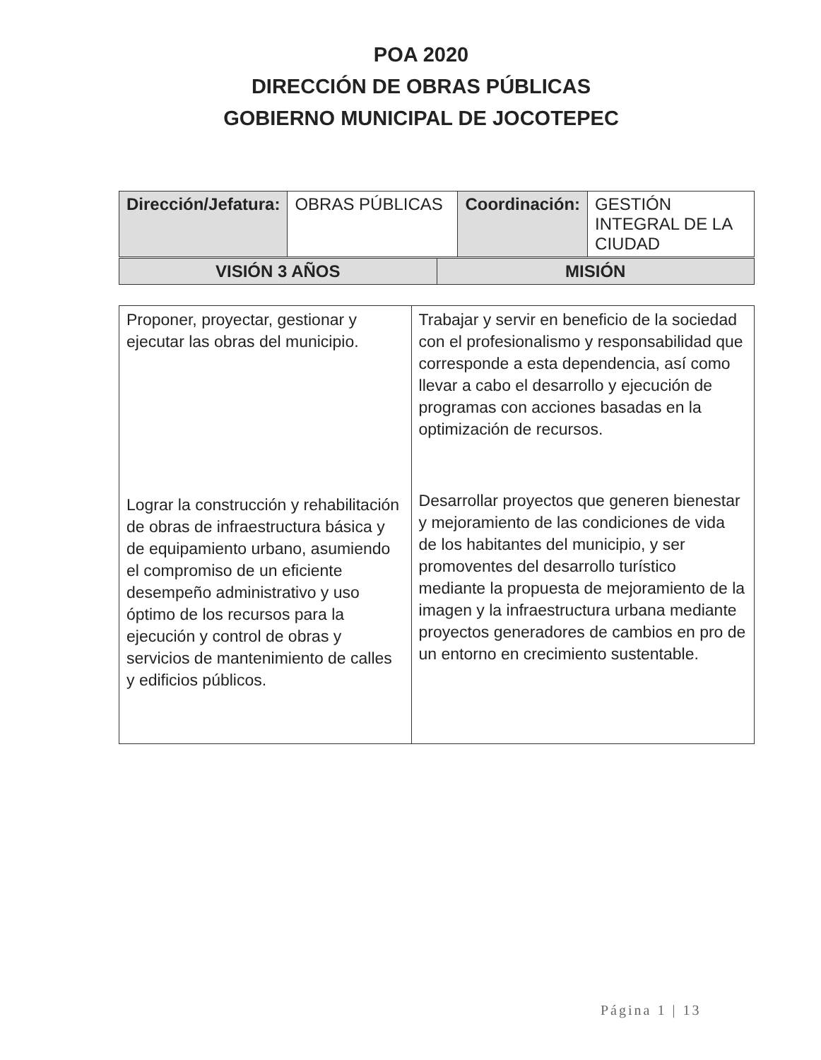POA 2020
DIRECCIÓN DE OBRAS PÚBLICAS
GOBIERNO MUNICIPAL DE JOCOTEPEC
| Dirección/Jefatura: | OBRAS PÚBLICAS | Coordinación: | GESTIÓN INTEGRAL DE LA CIUDAD |
| VISIÓN 3 AÑOS | MISIÓN |
| Proponer, proyectar, gestionar y ejecutar las obras del municipio. Lograr la construcción y rehabilitación de obras de infraestructura básica y de equipamiento urbano, asumiendo el compromiso de un eficiente desempeño administrativo y uso óptimo de los recursos para la ejecución y control de obras y servicios de mantenimiento de calles y edificios públicos. | Trabajar y servir en beneficio de la sociedad con el profesionalismo y responsabilidad que corresponde a esta dependencia, así como llevar a cabo el desarrollo y ejecución de programas con acciones basadas en la optimización de recursos. Desarrollar proyectos que generen bienestar y mejoramiento de las condiciones de vida de los habitantes del municipio, y ser promoventes del desarrollo turístico mediante la propuesta de mejoramiento de la imagen y la infraestructura urbana mediante proyectos generadores de cambios en pro de un entorno en crecimiento sustentable. |
Página 1 | 13